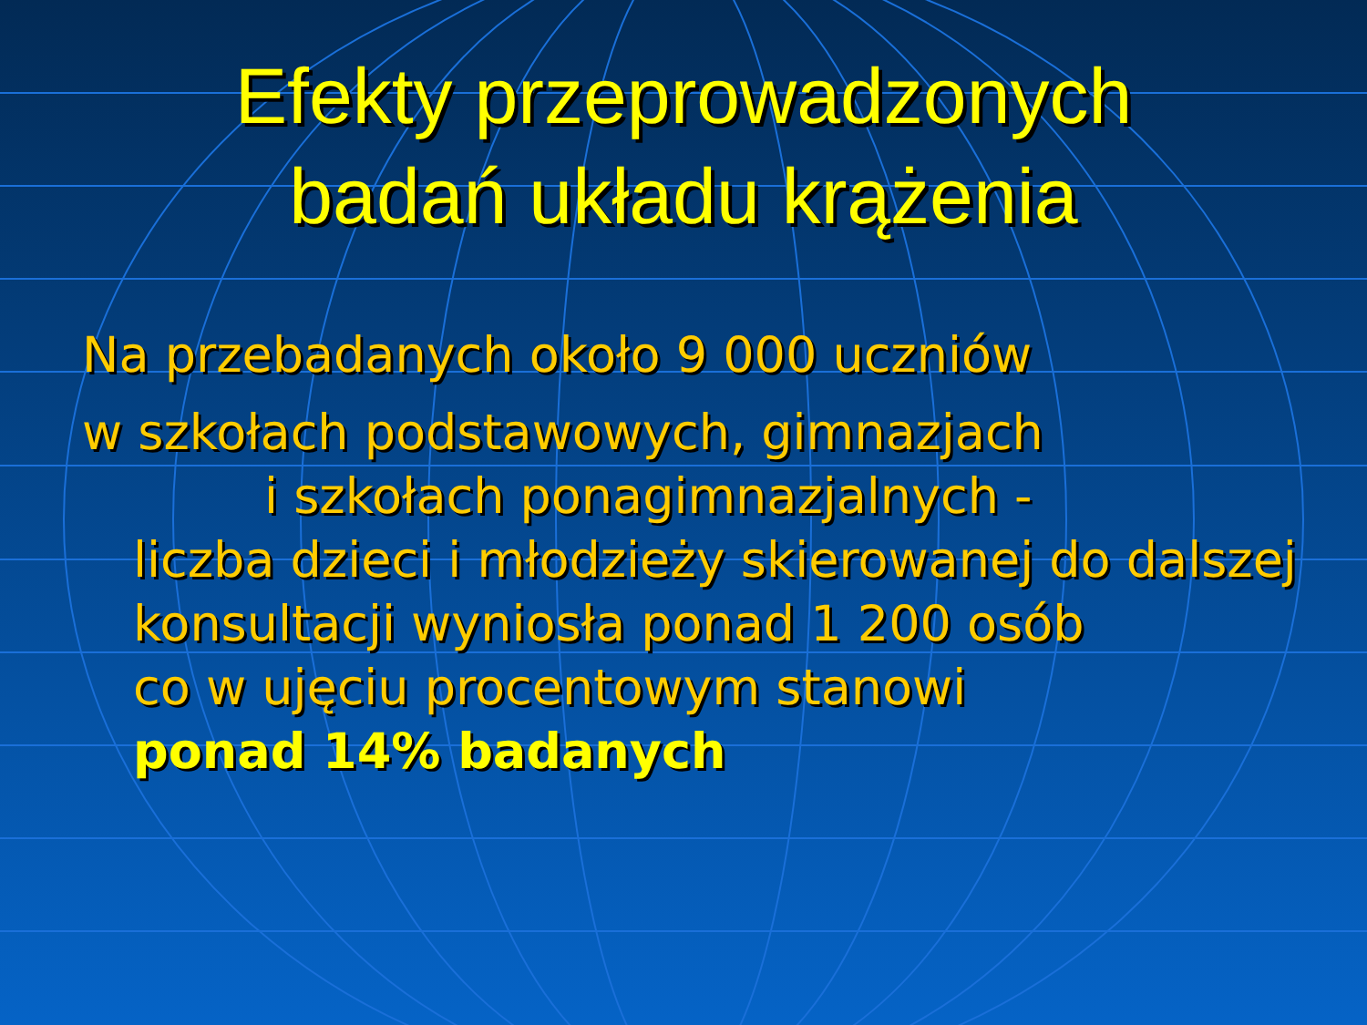Efekty przeprowadzonych
badań układu krążenia
Na przebadanych około 9 000 uczniów
w szkołach podstawowych, gimnazjach
i szkołach ponagimnazjalnych -
liczba dzieci i młodzieży skierowanej do dalszej konsultacji wyniosła ponad 1 200 osób
co w ujęciu procentowym stanowi
ponad 14% badanych